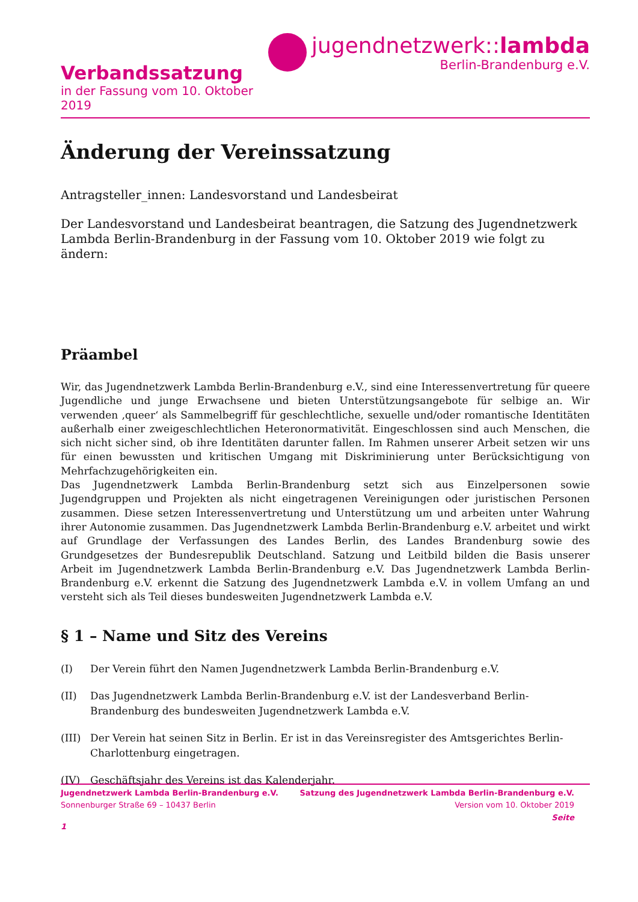Verbandssatzung
in der Fassung vom 10. Oktober 2019
jugendnetzwerk::lambda
Berlin-Brandenburg e.V.
Änderung der Vereinssatzung
Antragsteller_innen: Landesvorstand und Landesbeirat
Der Landesvorstand und Landesbeirat beantragen, die Satzung des Jugendnetzwerk Lambda Berlin-Brandenburg in der Fassung vom 10. Oktober 2019 wie folgt zu ändern:
Präambel
Wir, das Jugendnetzwerk Lambda Berlin-Brandenburg e.V., sind eine Interessenvertretung für queere Jugendliche und junge Erwachsene und bieten Unterstützungsangebote für selbige an. Wir verwenden ‚queer‘ als Sammelbegriff für geschlechtliche, sexuelle und/oder romantische Identitäten außerhalb einer zweigeschlechtlichen Heteronormativität. Eingeschlossen sind auch Menschen, die sich nicht sicher sind, ob ihre Identitäten darunter fallen. Im Rahmen unserer Arbeit setzen wir uns für einen bewussten und kritischen Umgang mit Diskriminierung unter Berücksichtigung von Mehrfachzugehörigkeiten ein.
Das Jugendnetzwerk Lambda Berlin-Brandenburg setzt sich aus Einzelpersonen sowie Jugendgruppen und Projekten als nicht eingetragenen Vereinigungen oder juristischen Personen zusammen. Diese setzen Interessenvertretung und Unterstützung um und arbeiten unter Wahrung ihrer Autonomie zusammen. Das Jugendnetzwerk Lambda Berlin-Brandenburg e.V. arbeitet und wirkt auf Grundlage der Verfassungen des Landes Berlin, des Landes Brandenburg sowie des Grundgesetzes der Bundesrepublik Deutschland. Satzung und Leitbild bilden die Basis unserer Arbeit im Jugendnetzwerk Lambda Berlin-Brandenburg e.V. Das Jugendnetzwerk Lambda Berlin-Brandenburg e.V. erkennt die Satzung des Jugendnetzwerk Lambda e.V. in vollem Umfang an und versteht sich als Teil dieses bundesweiten Jugendnetzwerk Lambda e.V.
§ 1 – Name und Sitz des Vereins
(I) Der Verein führt den Namen Jugendnetzwerk Lambda Berlin-Brandenburg e.V.
(II) Das Jugendnetzwerk Lambda Berlin-Brandenburg e.V. ist der Landesverband Berlin-Brandenburg des bundesweiten Jugendnetzwerk Lambda e.V.
(III) Der Verein hat seinen Sitz in Berlin. Er ist in das Vereinsregister des Amtsgerichtes Berlin-Charlottenburg eingetragen.
(IV) Geschäftsjahr des Vereins ist das Kalenderjahr.
Jugendnetzwerk Lambda Berlin-Brandenburg e.V.
Sonnenburger Straße 69 – 10437 Berlin
Satzung des Jugendnetzwerk Lambda Berlin-Brandenburg e.V.
Version vom 10. Oktober 2019
Seite
1